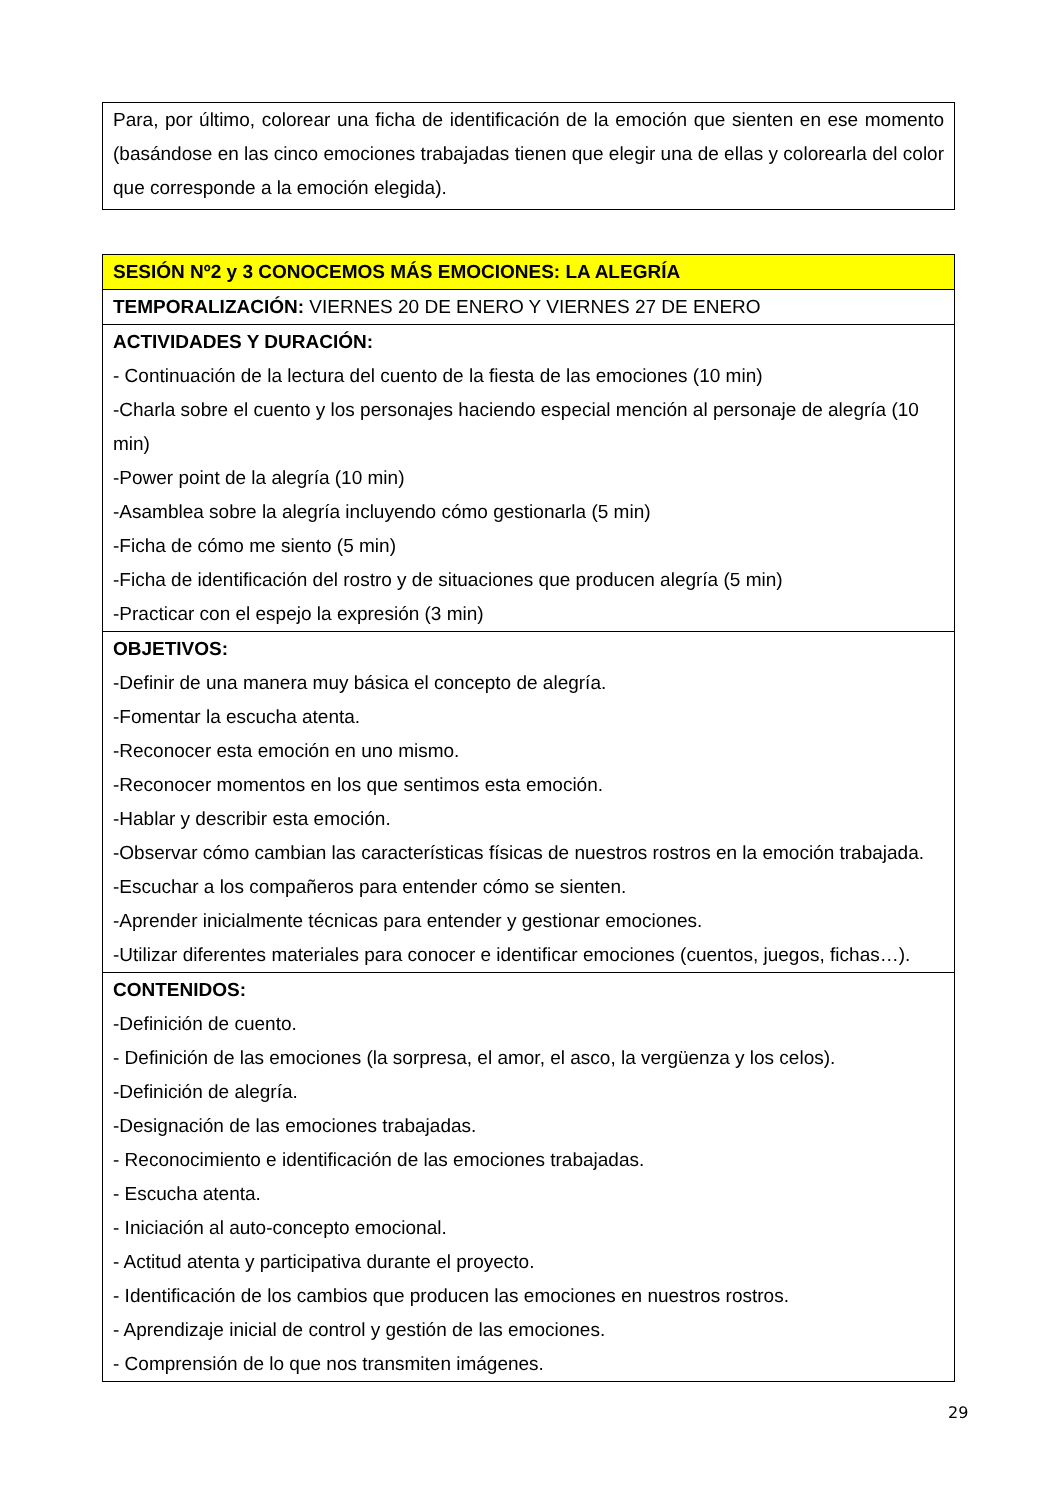| Para, por último, colorear una ficha de identificación de la emoción que sienten en ese momento (basándose en las cinco emociones trabajadas tienen que elegir una de ellas y colorearla del color que corresponde a la emoción elegida). |
| SESIÓN Nº2 y 3 CONOCEMOS MÁS EMOCIONES: LA ALEGRÍA |
| TEMPORALIZACIÓN: VIERNES 20 DE ENERO Y VIERNES 27 DE ENERO |
| ACTIVIDADES Y DURACIÓN: - Continuación de la lectura del cuento de la fiesta de las emociones (10 min) -Charla sobre el cuento y los personajes haciendo especial mención al personaje de alegría (10 min) -Power point de la alegría (10 min) -Asamblea sobre la alegría incluyendo cómo gestionarla (5 min) -Ficha de cómo me siento (5 min) -Ficha de identificación del rostro y de situaciones que producen alegría (5 min) -Practicar con el espejo la expresión (3 min) |
| OBJETIVOS: -Definir de una manera muy básica el concepto de alegría. -Fomentar la escucha atenta. -Reconocer esta emoción en uno mismo. -Reconocer momentos en los que sentimos esta emoción. -Hablar y describir esta emoción. -Observar cómo cambian las características físicas de nuestros rostros en la emoción trabajada. -Escuchar a los compañeros para entender cómo se sienten. -Aprender inicialmente técnicas para entender y gestionar emociones. -Utilizar diferentes materiales para conocer e identificar emociones (cuentos, juegos, fichas…). |
| CONTENIDOS: -Definición de cuento. - Definición de las emociones (la sorpresa, el amor, el asco, la vergüenza y los celos). -Definición de alegría. -Designación de las emociones trabajadas. - Reconocimiento e identificación de las emociones trabajadas. - Escucha atenta. - Iniciación al auto-concepto emocional. - Actitud atenta y participativa durante el proyecto. - Identificación de los cambios que producen las emociones en nuestros rostros. - Aprendizaje inicial de control y gestión de las emociones. - Comprensión de lo que nos transmiten imágenes. |
29